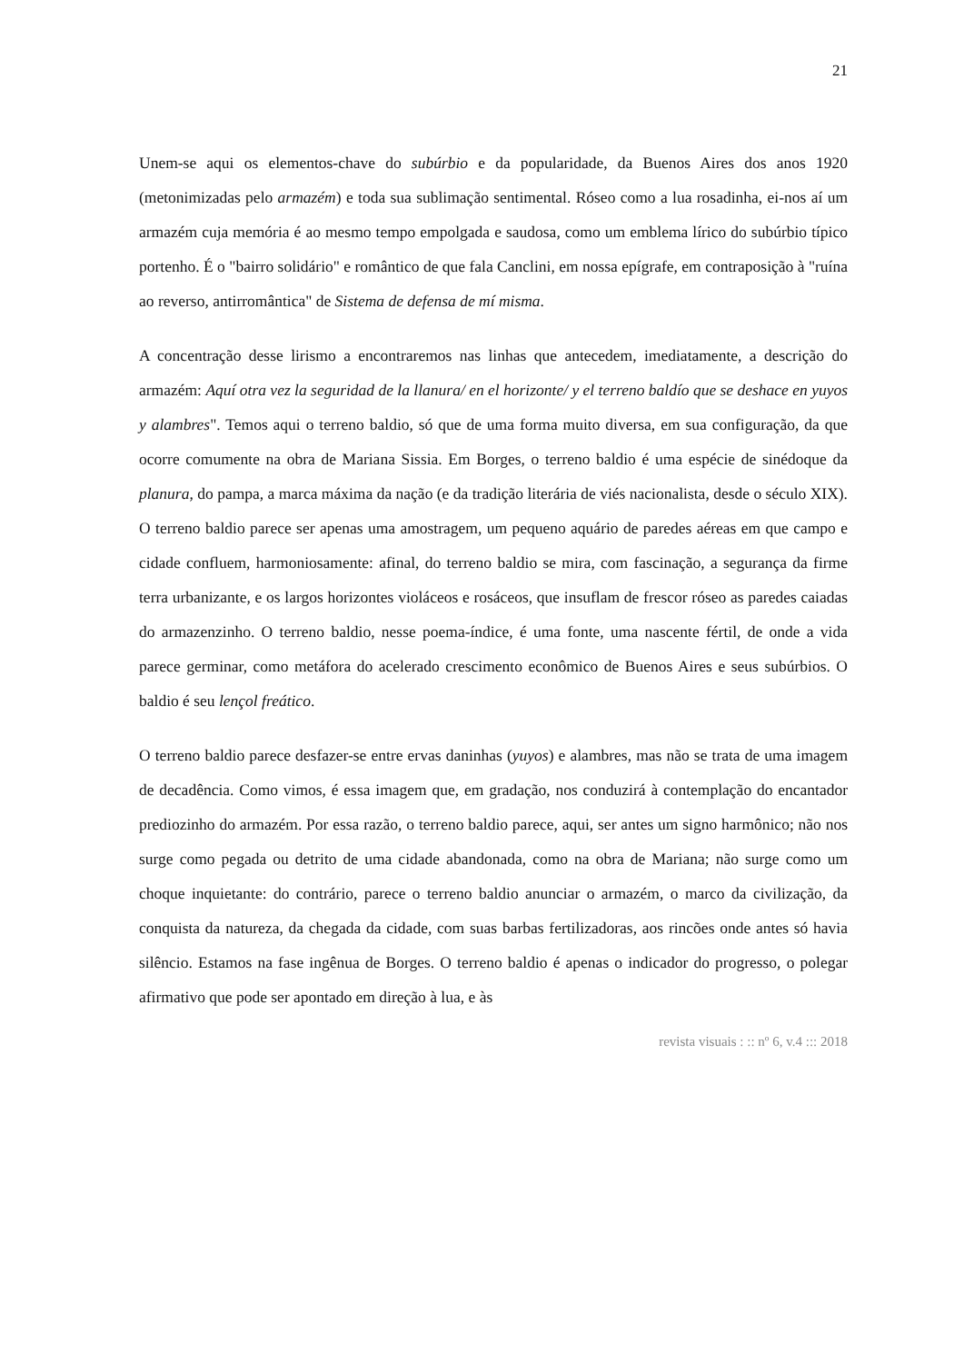21
Unem-se aqui os elementos-chave do subúrbio e da popularidade, da Buenos Aires dos anos 1920 (metonimizadas pelo armazém) e toda sua sublimação sentimental. Róseo como a lua rosadinha, ei-nos aí um armazém cuja memória é ao mesmo tempo empolgada e saudosa, como um emblema lírico do subúrbio típico portenho. É o "bairro solidário" e romântico de que fala Canclini, em nossa epígrafe, em contraposição à "ruína ao reverso, antirromântica" de Sistema de defensa de mí misma.
A concentração desse lirismo a encontraremos nas linhas que antecedem, imediatamente, a descrição do armazém: Aquí otra vez la seguridad de la llanura/ en el horizonte/ y el terreno baldío que se deshace en yuyos y alambres". Temos aqui o terreno baldio, só que de uma forma muito diversa, em sua configuração, da que ocorre comumente na obra de Mariana Sissia. Em Borges, o terreno baldio é uma espécie de sinédoque da planura, do pampa, a marca máxima da nação (e da tradição literária de viés nacionalista, desde o século XIX). O terreno baldio parece ser apenas uma amostragem, um pequeno aquário de paredes aéreas em que campo e cidade confluem, harmoniosamente: afinal, do terreno baldio se mira, com fascinação, a segurança da firme terra urbanizante, e os largos horizontes violáceos e rosáceos, que insuflam de frescor róseo as paredes caiadas do armazenzinho. O terreno baldio, nesse poema-índice, é uma fonte, uma nascente fértil, de onde a vida parece germinar, como metáfora do acelerado crescimento econômico de Buenos Aires e seus subúrbios. O baldio é seu lençol freático.
O terreno baldio parece desfazer-se entre ervas daninhas (yuyos) e alambres, mas não se trata de uma imagem de decadência. Como vimos, é essa imagem que, em gradação, nos conduzirá à contemplação do encantador prediozinho do armazém. Por essa razão, o terreno baldio parece, aqui, ser antes um signo harmônico; não nos surge como pegada ou detrito de uma cidade abandonada, como na obra de Mariana; não surge como um choque inquietante: do contrário, parece o terreno baldio anunciar o armazém, o marco da civilização, da conquista da natureza, da chegada da cidade, com suas barbas fertilizadoras, aos rincões onde antes só havia silêncio. Estamos na fase ingênua de Borges. O terreno baldio é apenas o indicador do progresso, o polegar afirmativo que pode ser apontado em direção à lua, e às
revista visuais : :: nº 6, v.4 ::: 2018